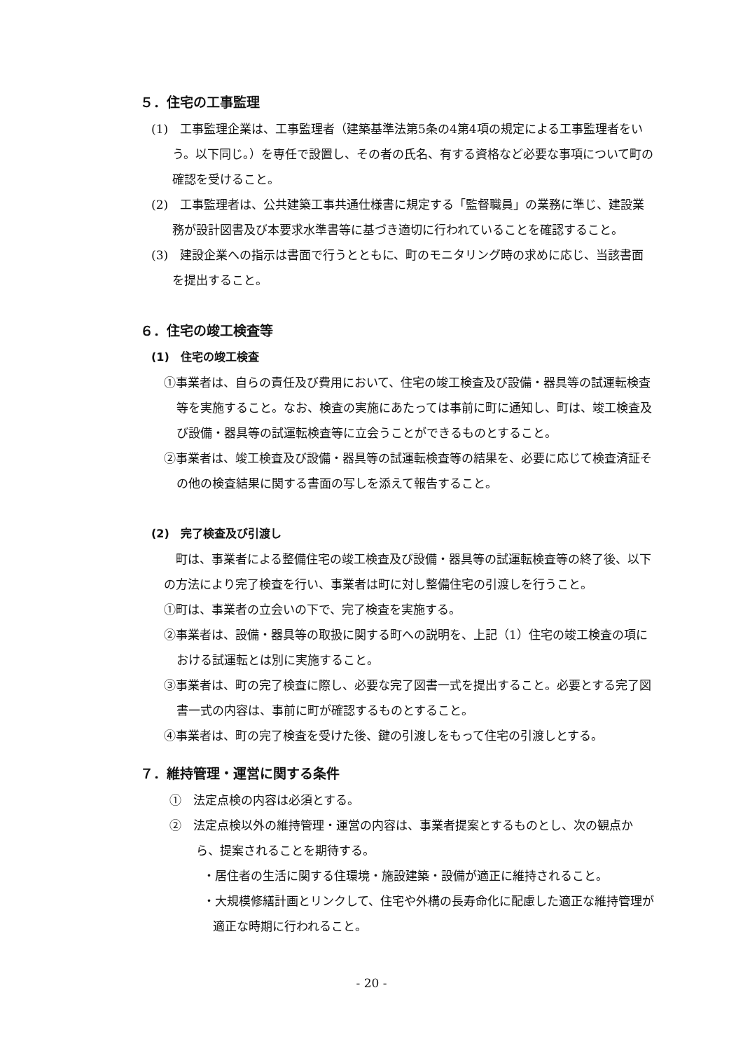５．住宅の工事監理
(1)　工事監理企業は、工事監理者（建築基準法第5条の4第4項の規定による工事監理者をいう。以下同じ。）を専任で設置し、その者の氏名、有する資格など必要な事項について町の確認を受けること。
(2)　工事監理者は、公共建築工事共通仕様書に規定する「監督職員」の業務に準じ、建設業務が設計図書及び本要求水準書等に基づき適切に行われていることを確認すること。
(3)　建設企業への指示は書面で行うとともに、町のモニタリング時の求めに応じ、当該書面を提出すること。
６．住宅の竣工検査等
(1)　住宅の竣工検査
①事業者は、自らの責任及び費用において、住宅の竣工検査及び設備・器具等の試運転検査等を実施すること。なお、検査の実施にあたっては事前に町に通知し、町は、竣工検査及び設備・器具等の試運転検査等に立会うことができるものとすること。
②事業者は、竣工検査及び設備・器具等の試運転検査等の結果を、必要に応じて検査済証その他の検査結果に関する書面の写しを添えて報告すること。
(2)　完了検査及び引渡し
　町は、事業者による整備住宅の竣工検査及び設備・器具等の試運転検査等の終了後、以下の方法により完了検査を行い、事業者は町に対し整備住宅の引渡しを行うこと。
①町は、事業者の立会いの下で、完了検査を実施する。
②事業者は、設備・器具等の取扱に関する町への説明を、上記（1）住宅の竣工検査の項における試運転とは別に実施すること。
③事業者は、町の完了検査に際し、必要な完了図書一式を提出すること。必要とする完了図書一式の内容は、事前に町が確認するものとすること。
④事業者は、町の完了検査を受けた後、鍵の引渡しをもって住宅の引渡しとする。
７．維持管理・運営に関する条件
①　法定点検の内容は必須とする。
②　法定点検以外の維持管理・運営の内容は、事業者提案とするものとし、次の観点から、提案されることを期待する。
・居住者の生活に関する住環境・施設建築・設備が適正に維持されること。
・大規模修繕計画とリンクして、住宅や外構の長寿命化に配慮した適正な維持管理が適正な時期に行われること。
- 20 -